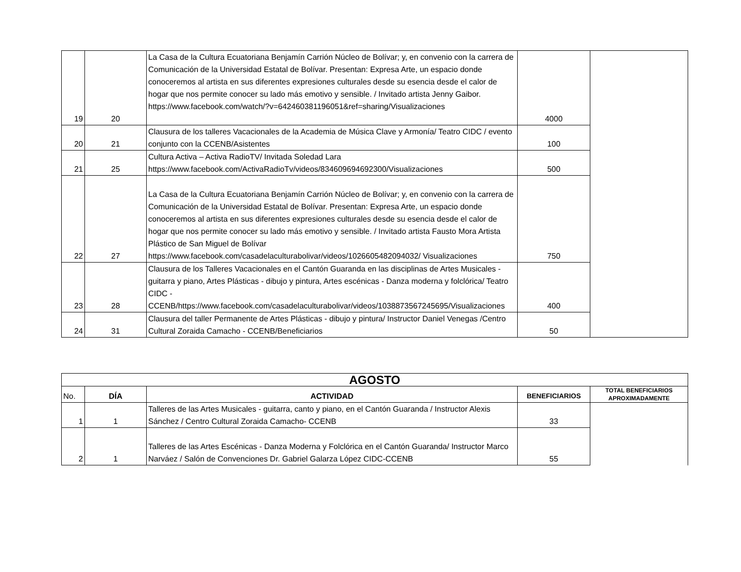| 19 | 20 | La Casa de la Cultura Ecuatoriana Benjamín Carrión Núcleo de Bolívar; y, en convenio con la carrera de Comunicación de la Universidad Estatal de Bolívar. Presentan: Expresa Arte, un espacio donde conoceremos al artista en sus diferentes expresiones culturales desde su esencia desde el calor de hogar que nos permite conocer su lado más emotivo y sensible. / Invitado artista Jenny Gaibor. https://www.facebook.com/watch/?v=642460381196051&ref=sharing/Visualizaciones | 4000 | |
| 20 | 21 | Clausura de los talleres Vacacionales de la Academia de Música Clave y Armonía/ Teatro CIDC / evento conjunto con la CCENB/Asistentes | 100 | |
| 21 | 25 | Cultura Activa – Activa RadioTV/ Invitada Soledad Lara https://www.facebook.com/ActivaRadioTv/videos/834609694692300/Visualizaciones | 500 | |
| 22 | 27 | La Casa de la Cultura Ecuatoriana Benjamín Carrión Núcleo de Bolívar; y, en convenio con la carrera de Comunicación de la Universidad Estatal de Bolívar. Presentan: Expresa Arte, un espacio donde conoceremos al artista en sus diferentes expresiones culturales desde su esencia desde el calor de hogar que nos permite conocer su lado más emotivo y sensible. / Invitado artista Fausto Mora Artista Plástico de San Miguel de Bolívar https://www.facebook.com/casadelaculturabolivar/videos/1026605482094032/ Visualizaciones | 750 | |
| 23 | 28 | Clausura de los Talleres Vacacionales en el Cantón Guaranda en las disciplinas de Artes Musicales - guitarra y piano, Artes Plásticas - dibujo y pintura, Artes escénicas - Danza moderna y folclórica/ Teatro CIDC - CCENB/https://www.facebook.com/casadelaculturabolivar/videos/1038873567245695/Visualizaciones | 400 | |
| 24 | 31 | Clausura del taller Permanente de Artes Plásticas - dibujo y pintura/ Instructor Daniel Venegas /Centro Cultural Zoraida Camacho - CCENB/Beneficiarios | 50 | |
| AGOSTO | | | | |
| --- | --- | --- | --- | --- |
| No. | DÍA | ACTIVIDAD | BENEFICIARIOS | TOTAL BENEFICIARIOS APROXIMADAMENTE |
| 1 | 1 | Talleres de las Artes Musicales - guitarra, canto y piano, en el Cantón Guaranda / Instructor Alexis Sánchez / Centro Cultural Zoraida Camacho- CCENB | 33 | |
| 2 | 1 | Talleres de las Artes Escénicas - Danza Moderna y Folclórica en el Cantón Guaranda/ Instructor Marco Narváez / Salón de Convenciones Dr. Gabriel Galarza López CIDC-CCENB | 55 | |